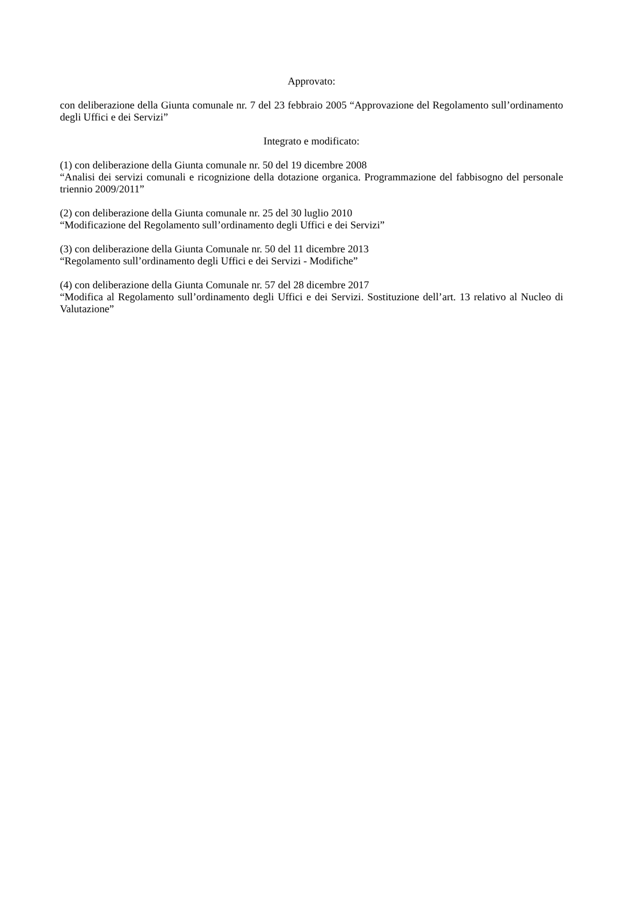Approvato:
con deliberazione della Giunta comunale nr. 7 del 23 febbraio 2005 “Approvazione del Regolamento sull’ordinamento degli Uffici e dei Servizi”
Integrato e modificato:
(1) con deliberazione della Giunta comunale nr. 50 del 19 dicembre 2008
“Analisi dei servizi comunali e ricognizione della dotazione organica. Programmazione del fabbisogno del personale triennio 2009/2011”
(2) con deliberazione della Giunta comunale nr. 25 del 30 luglio 2010
“Modificazione del Regolamento sull’ordinamento degli Uffici e dei Servizi”
(3) con deliberazione della Giunta Comunale nr. 50 del 11 dicembre 2013
“Regolamento sull’ordinamento degli Uffici e dei Servizi - Modifiche”
(4) con deliberazione della Giunta Comunale nr. 57 del 28 dicembre 2017
“Modifica al Regolamento sull’ordinamento degli Uffici e dei Servizi. Sostituzione dell’art. 13 relativo al Nucleo di Valutazione”